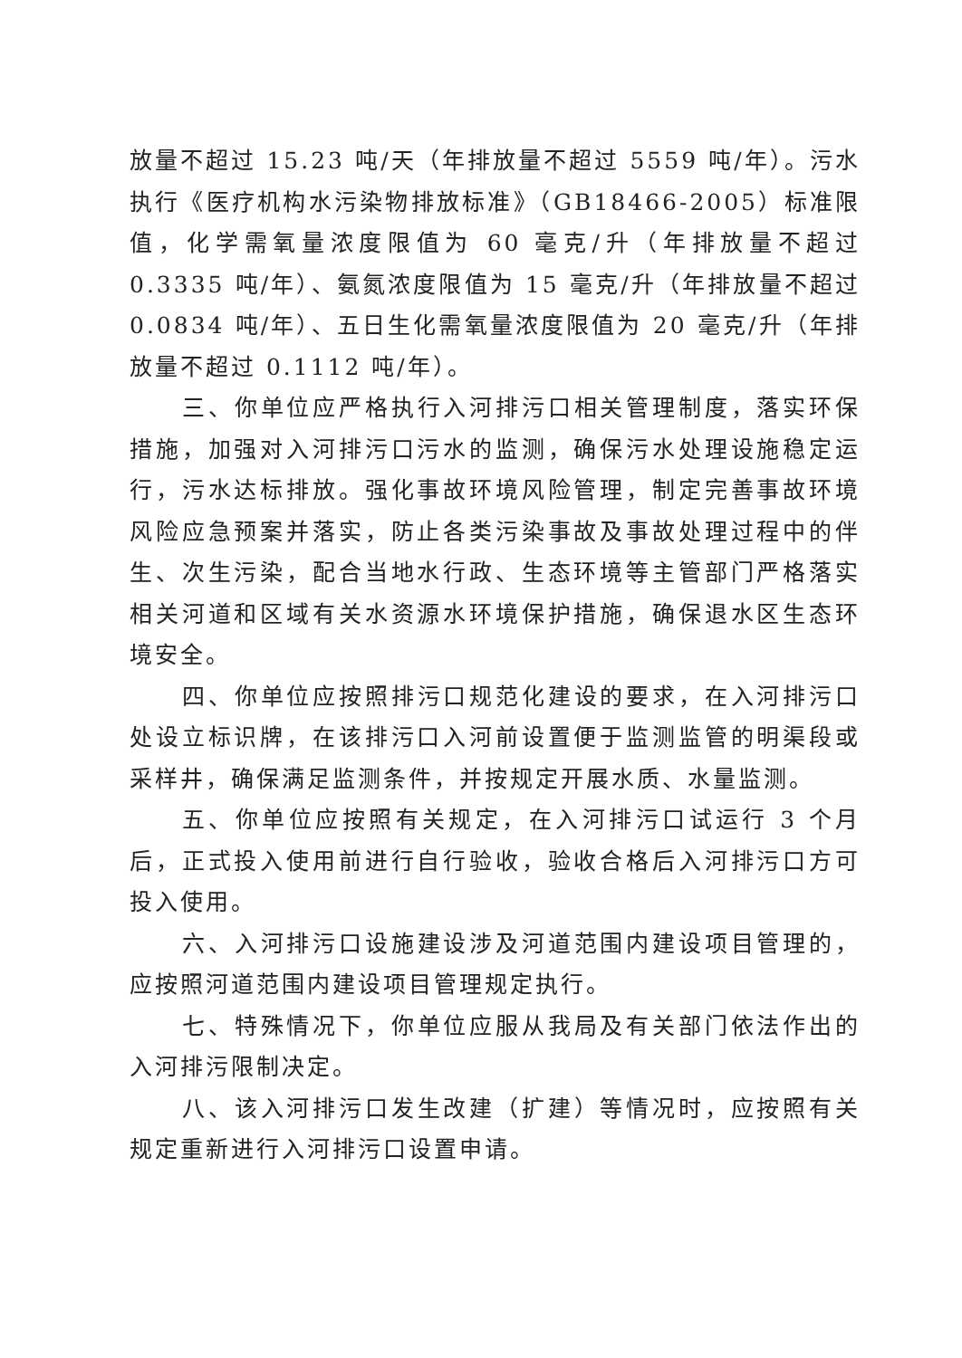放量不超过 15.23 吨/天（年排放量不超过 5559 吨/年）。污水执行《医疗机构水污染物排放标准》（GB18466-2005）标准限值，化学需氧量浓度限值为 60 毫克/升（年排放量不超过 0.3335 吨/年）、氨氮浓度限值为 15 毫克/升（年排放量不超过 0.0834 吨/年）、五日生化需氧量浓度限值为 20 毫克/升（年排放量不超过 0.1112 吨/年）。
三、你单位应严格执行入河排污口相关管理制度，落实环保措施，加强对入河排污口污水的监测，确保污水处理设施稳定运行，污水达标排放。强化事故环境风险管理，制定完善事故环境风险应急预案并落实，防止各类污染事故及事故处理过程中的伴生、次生污染，配合当地水行政、生态环境等主管部门严格落实相关河道和区域有关水资源水环境保护措施，确保退水区生态环境安全。
四、你单位应按照排污口规范化建设的要求，在入河排污口处设立标识牌，在该排污口入河前设置便于监测监管的明渠段或采样井，确保满足监测条件，并按规定开展水质、水量监测。
五、你单位应按照有关规定，在入河排污口试运行 3 个月后，正式投入使用前进行自行验收，验收合格后入河排污口方可投入使用。
六、入河排污口设施建设涉及河道范围内建设项目管理的，应按照河道范围内建设项目管理规定执行。
七、特殊情况下，你单位应服从我局及有关部门依法作出的入河排污限制决定。
八、该入河排污口发生改建（扩建）等情况时，应按照有关规定重新进行入河排污口设置申请。